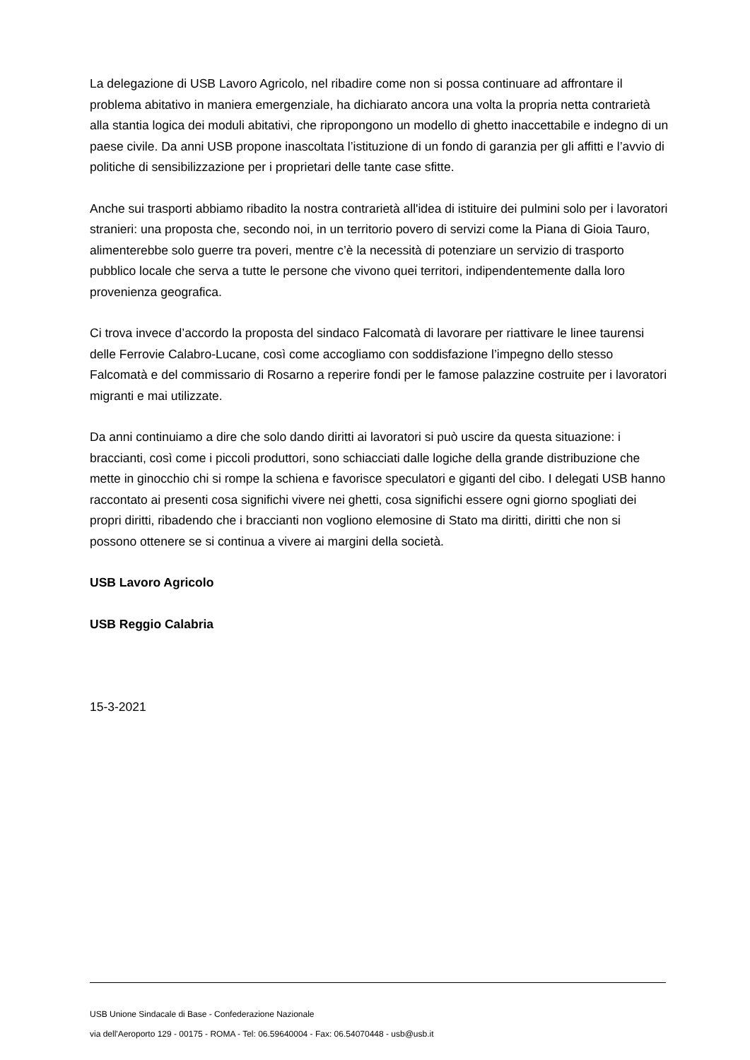La delegazione di USB Lavoro Agricolo, nel ribadire come non si possa continuare ad affrontare il problema abitativo in maniera emergenziale, ha dichiarato ancora una volta la propria netta contrarietà alla stantia logica dei moduli abitativi, che ripropongono un modello di ghetto inaccettabile e indegno di un paese civile. Da anni USB propone inascoltata l’istituzione di un fondo di garanzia per gli affitti e l’avvio di politiche di sensibilizzazione per i proprietari delle tante case sfitte.
Anche sui trasporti abbiamo ribadito la nostra contrarietà all'idea di istituire dei pulmini solo per i lavoratori stranieri: una proposta che, secondo noi, in un territorio povero di servizi come la Piana di Gioia Tauro, alimenterebbe solo guerre tra poveri, mentre c’è la necessità di potenziare un servizio di trasporto pubblico locale che serva a tutte le persone che vivono quei territori, indipendentemente dalla loro provenienza geografica.
Ci trova invece d’accordo la proposta del sindaco Falcomatà di lavorare per riattivare le linee taurensi delle Ferrovie Calabro-Lucane, così come accogliamo con soddisfazione l’impegno dello stesso Falcomatà e del commissario di Rosarno a reperire fondi per le famose palazzine costruite per i lavoratori migranti e mai utilizzate.
Da anni continuiamo a dire che solo dando diritti ai lavoratori si può uscire da questa situazione: i braccianti, così come i piccoli produttori, sono schiacciati dalle logiche della grande distribuzione che mette in ginocchio chi si rompe la schiena e favorisce speculatori e giganti del cibo. I delegati USB hanno raccontato ai presenti cosa significhi vivere nei ghetti, cosa significhi essere ogni giorno spogliati dei propri diritti, ribadendo che i braccianti non vogliono elemosine di Stato ma diritti, diritti che non si possono ottenere se si continua a vivere ai margini della società.
USB Lavoro Agricolo
USB Reggio Calabria
15-3-2021
USB Unione Sindacale di Base - Confederazione Nazionale
via dell'Aeroporto 129 - 00175 - ROMA - Tel: 06.59640004 - Fax: 06.54070448 - usb@usb.it